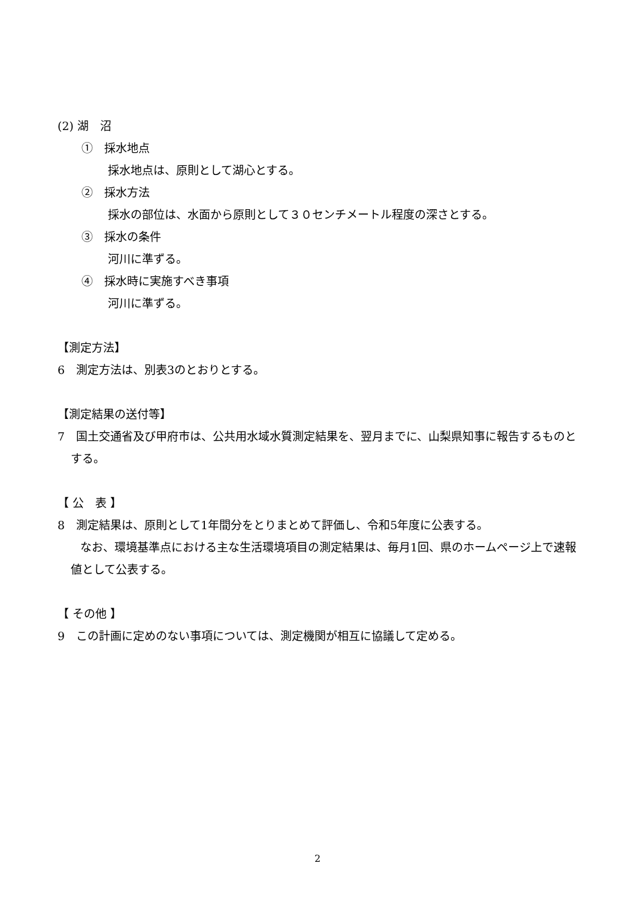(2) 湖　沼
①　採水地点
採水地点は、原則として湖心とする。
②　採水方法
採水の部位は、水面から原則として３０センチメートル程度の深さとする。
③　採水の条件
河川に準ずる。
④　採水時に実施すべき事項
河川に準ずる。
【測定方法】
6　測定方法は、別表3のとおりとする。
【測定結果の送付等】
7　国土交通省及び甲府市は、公共用水域水質測定結果を、翌月までに、山梨県知事に報告するものとする。
【 公　表 】
8　測定結果は、原則として1年間分をとりまとめて評価し、令和5年度に公表する。
　　なお、環境基準点における主な生活環境項目の測定結果は、毎月1回、県のホームページ上で速報値として公表する。
【 その他 】
9　この計画に定めのない事項については、測定機関が相互に協議して定める。
2